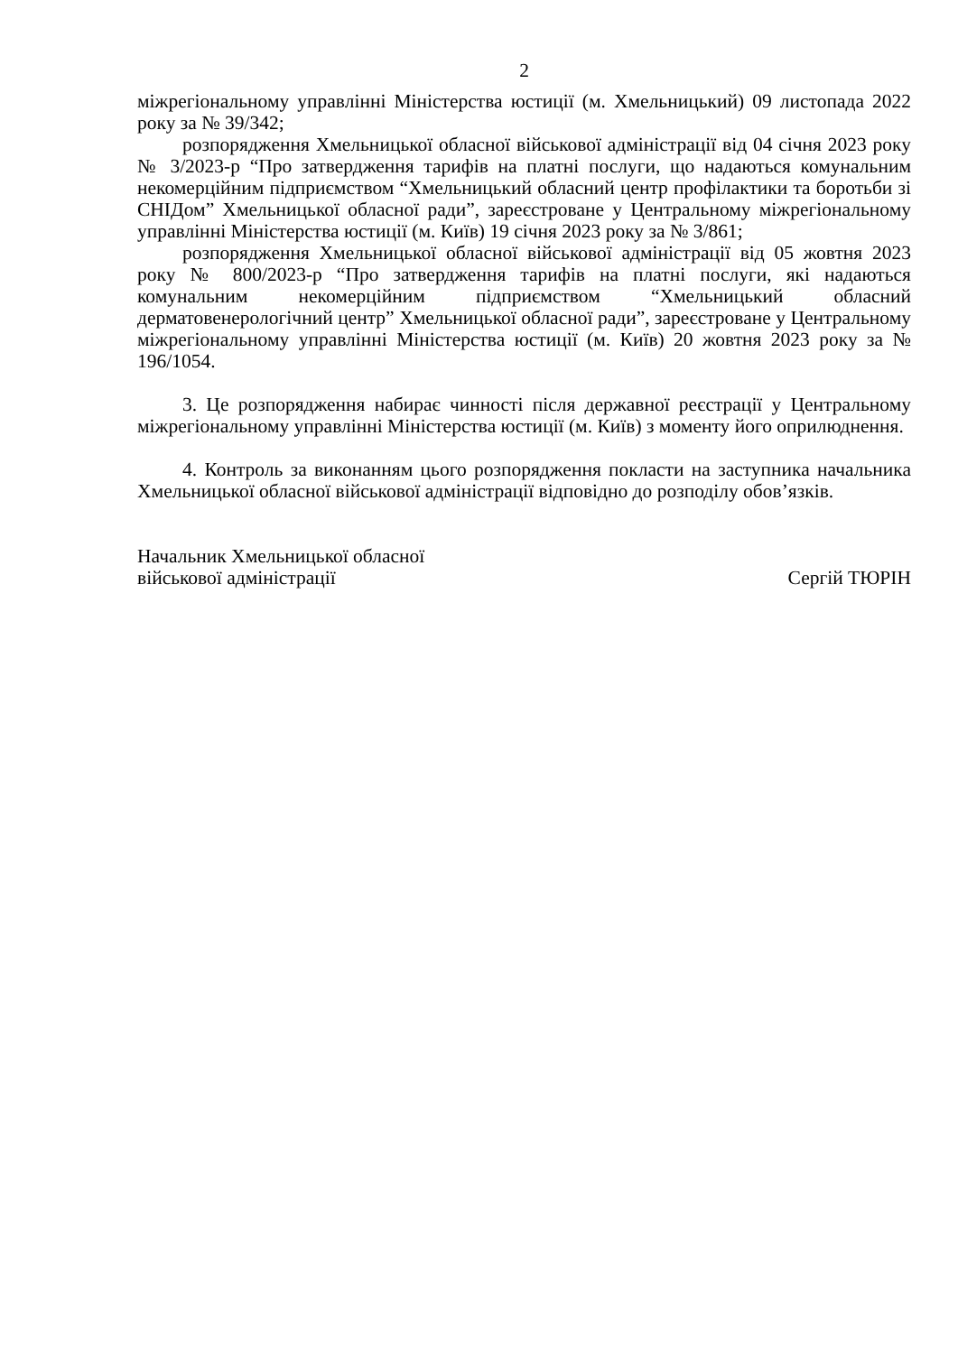2
міжрегіональному управлінні Міністерства юстиції (м. Хмельницький) 09 листопада 2022 року за № 39/342;
розпорядження Хмельницької обласної військової адміністрації від 04 січня 2023 року № 3/2023-р “Про затвердження тарифів на платні послуги, що надаються комунальним некомерційним підприємством “Хмельницький обласний центр профілактики та боротьби зі СНІДом” Хмельницької обласної ради”, зареєстроване у Центральному міжрегіональному управлінні Міністерства юстиції (м. Київ) 19 січня 2023 року за № 3/861;
розпорядження Хмельницької обласної військової адміністрації від 05 жовтня 2023 року № 800/2023-р “Про затвердження тарифів на платні послуги, які надаються комунальним некомерційним підприємством “Хмельницький обласний дерматовенерологічний центр” Хмельницької обласної ради”, зареєстроване у Центральному міжрегіональному управлінні Міністерства юстиції (м. Київ) 20 жовтня 2023 року за № 196/1054.
3. Це розпорядження набирає чинності після державної реєстрації у Центральному міжрегіональному управлінні Міністерства юстиції (м. Київ) з моменту його оприлюднення.
4. Контроль за виконанням цього розпорядження покласти на заступника начальника Хмельницької обласної військової адміністрації відповідно до розподілу обов’язків.
Начальник Хмельницької обласної
військової адміністрації
Сергій ТЮРІН